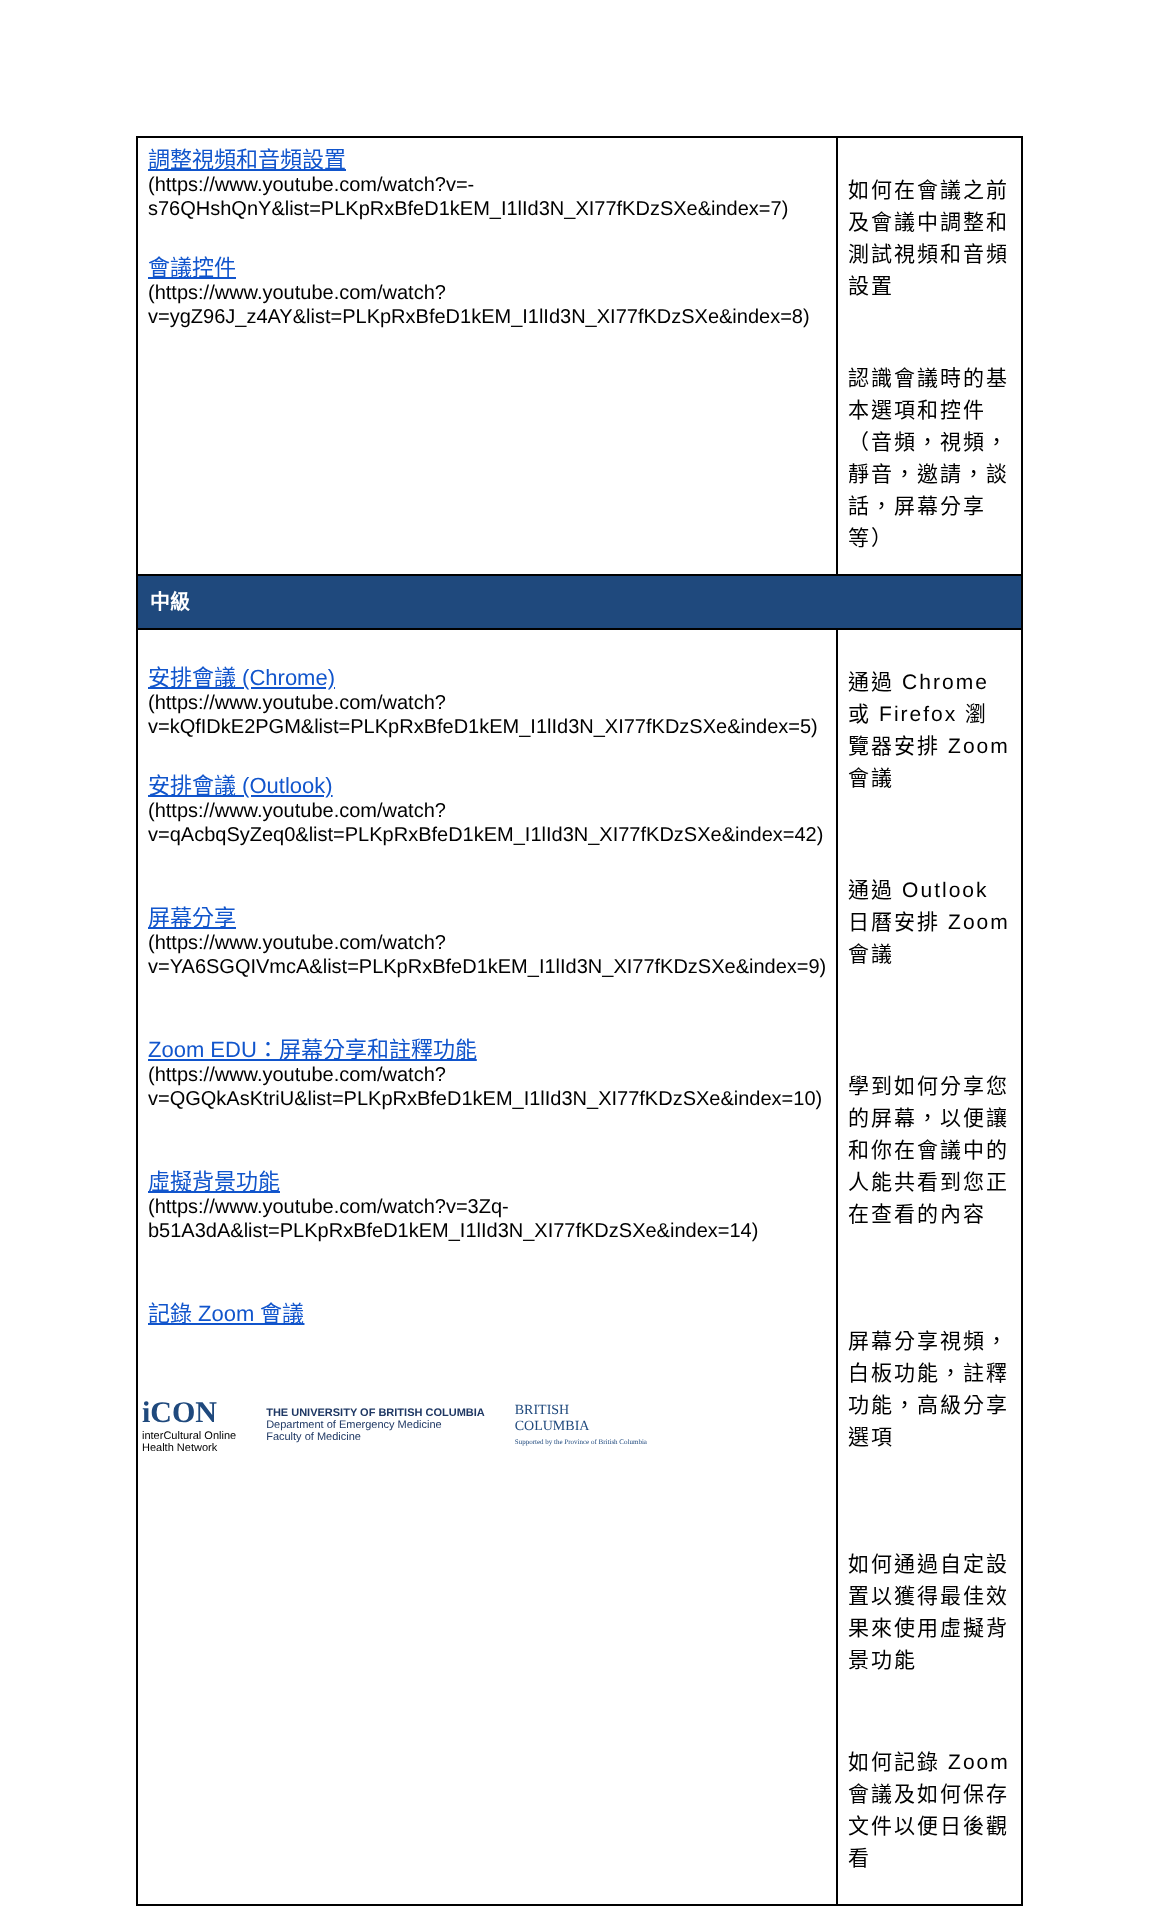| 調整視頻和音頻設置 (https://www.youtube.com/watch?v=-s76QHshQnY&list=PLKpRxBfeD1kEM_I1lId3N_XI77fKDzSXe&index=7) 會議控件 (https://www.youtube.com/watch?v=ygZ96J_z4AY&list=PLKpRxBfeD1kEM_I1lId3N_XI77fKDzSXe&index=8) | 如何在會議之前及會議中調整和測試視頻和音頻設置 認識會議時的基本選項和控件（音頻，視頻，靜音，邀請，談話，屏幕分享等） |
| 中級 | |
| 安排會議 (Chrome) (https://www.youtube.com/watch?v=kQfIDkE2PGM&list=PLKpRxBfeD1kEM_I1lId3N_XI77fKDzSXe&index=5) 安排會議 (Outlook) (https://www.youtube.com/watch?v=qAcbqSyZeq0&list=PLKpRxBfeD1kEM_I1lId3N_XI77fKDzSXe&index=42) 屏幕分享 (https://www.youtube.com/watch?v=YA6SGQIVmcA&list=PLKpRxBfeD1kEM_I1lId3N_XI77fKDzSXe&index=9) Zoom EDU：屏幕分享和註釋功能 (https://www.youtube.com/watch?v=QGQkAsKtriU&list=PLKpRxBfeD1kEM_I1lId3N_XI77fKDzSXe&index=10) 虛擬背景功能 (https://www.youtube.com/watch?v=3Zq-b51A3dA&list=PLKpRxBfeD1kEM_I1lId3N_XI77fKDzSXe&index=14) 記錄 Zoom 會議 | 通過 Chrome 或 Firefox 瀏覽器安排 Zoom 會議 通過 Outlook 日曆安排 Zoom 會議 學到如何分享您的屏幕，以便讓和你在會議中的人能共看到您正在查看的內容 屏幕分享視頻，白板功能，註釋功能，高級分享選項 如何通過自定設置以獲得最佳效果來使用虛擬背景功能 如何記錄 Zoom 會議及如何保存文件以便日後觀看 |
iCON
interCultural Online
Health Network
THE UNIVERSITY OF BRITISH COLUMBIA
Department of Emergency Medicine
Faculty of Medicine
BRITISH
COLUMBIA
Supported by the Province of British Columbia